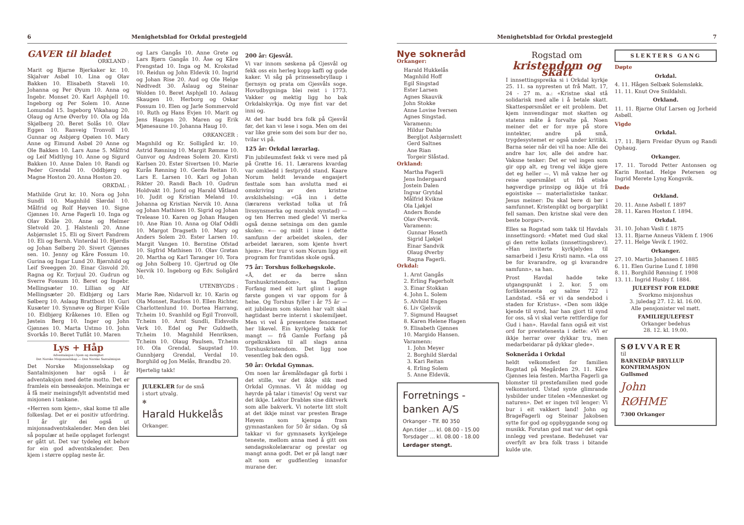6 Menighetsblad for Orkdal prestegjeld
GAVER til bladet
ORKLAND :
Marit og Bjarne Bjerkaker kr. 10. Skjalvør Asbøl 10. Lina og Olav Bakken 10. Elisabeth Staveli 10. Johanna og Per Øyum 10. Anna og Ingebr. Monset 20. Karl Asphjell 10. Ingeborg og Per Solem 10. Anne Lomundal 15. Ingeborg Vikahaug 20. Olaug og Arne Øverby 10. Ola og Ida Skjølberg 20. Beret Solås 10. Olav Eggen 10. Ranveig Tronvoll 10. Gunnar og Asbjørg Opøien 10. Mary Anne og Eimund Asbøl 20 Anne og Ole Bakken 10. Lars Aune 5. Målfrid og Leif Midtlyng 10. Anne og Sigurd Bakken 10. Anne Dalen 10. Randi og Peder Grendal 10. Oddbjørg og Magne Hoston 20. Anna Hoston 20.
ORKDAL :
Mathilde Grut kr. 10. Nora og John Sundli 10. Magnhild Slørdal 10. Målfrid og Rolf Høyven 10. Signe Gjønnes 10. Arne Fagerli 10. Inga og Olav Kvåle 20. Anne og Helmer Sletvold 20. J. Halstenli 20. Anne Asbjørnslet 15. Eli og Sivert Fandrem 10. Eli og Bernh. Vinterdal 10. Hjørdis og Johan Sølberg 20. Sivert Gjønnes sen. 10. Jenny og Kåre Fossum 10. Gurina og Ingar Lund 20. Bjørnhild og Leif Sveeggen 20. Einar Gisvold 20. Ragna og Kr. Torjuul 20. Gudrun og Sverre Fossum 10. Beret og Ingebr. Mellingsæter 10. Lillian og Alf Mellingsæter 20. Eldbjørg og Lars Sølberg 10. Aslaug Brattbost 10. Guri Kusæter 10. Synnøve og Birger Kvåle 10. Eldbjørg Kråkenes 10. Ellen og Jøstein Berg 10. Inger og John Gjønnes 10. Marta Ustmo 10. John Svorkås 10. Beret Tuflåt 10. Maren
Lys + Håp
Adventaksjon i hjem og menighet
Det Norske Misjonsselskap — Den Norske Santalmisjon
Det Norske Misjonsselskap og Santalmisjonen har også i år adventaksjon med dette motto. Det er framleis ein bøsseaksjon. Meininga er å få meir meiningsfylt adventstid med misjonen i tankane.
«Herren som kjem», skal kome til alle folkeslag. Det er ei positiv utfordring. I år gir dei også ut misjonsadventskalender. Men den blei så populær at heile opplaget forlengst er gått ut. Det var tydeleg eit behov for ein god adventskalender. Den kjem i større opplag neste år.
og Lars Gangås 10. Anne Grete og Lars Bjørn Gangås 10. Åse og Kåre Frengstad 10. Inga og M. Krokstad 10. Reidun og John Eldevik 10. Ingrid og Johan Rise 20. Aud og Ole Helge Nødtvedt 30. Åslaug og Steinar Wolden 10. Beret Asphjell 10. Aslaug Skaugen 10. Herborg og Oskar Fossum 10. Elen og Jarle Sommervold 10. Ruth og Hans Evjen 10. Marit og Jens Haugen 20. Maren og Erik Mjønesaune 10. Johanna Haug 10.
ORKANGER :
Magnhild og Kr. Solligård kr. 10. Astrid Rønning 10. Margit Rømme 10. Gunvor og Andreas Solem 20. Kirsti Karlsen 20. Ester Sivertsen 10. Marie Kurås Rønning 10. Gerda Reitan 10. Lars E. Larsen 10. Kari og Johan Rikter 20. Randi Bach 10. Gudrun Holdvakt 10. Jorid og Harald Våtland 10. Judit og Kristian Meland 10. Johanna og Kristian Nervik 10. Anna og Johan Mathisen 10. Sigrid og Johan Trelease 10. Karen og Johan Haugen 10. Ane Rian 10. Anna og Olaf Oddli 10. Margot Dragseth 10. Mary og Anders Solem 20. Ester Larsen 10. Margit Vangen 10. Berntine Ofstad 10. Sigfrid Mathisen 10. Olav Grøtan 20. Martha og Karl Taranger 10. Tora og John Solberg 10. Gjertrud og Ole Nervik 10. Ingeborg og Edv. Soligård 10.
UTENBYGDS :
Marie Røe, Nidarvoll kr. 10. Karin og Ola Monset, Raufoss 10. Ellen Richter, Charlottenlund 10. Dortea Harrang, Tr.heim 10. Svanhild og Egil Tronvoll, Tr.heim 10. Arnt Sundli, Eidsvolls Verk 10. Edel og Per Guldseth, Tr.heim 10. Magnhild Henriksen, Tr.heim 10. Olaug Paulsen, Tr.heim 10. Ola Grendal, Saupstad 10. Gunnbjørg Grendal, Verdal 10. Borghild og Jon Melås, Brandbu 20.
Hjertelig takk!
JULEKLÆR for de små
i stort utvalg.
✻
Harald Hukkelås
Orkanger.
200 år: Gjesvål.
Vi var innom søskena på Gjesvål og fekk oss ein herleg kopp kaffi og gode kaker. Vi såg på prinsessebryllaup i fjernsyn og prata om Gjesvåls soge. Hovudbygninga blei reist i 1773. Vakker og mektig ligg ho bak Orkdalskyrkja. Og mye fint var det inni og.
At det har budd bra folk på Gjesvål før, det kan vi lese i soga. Men om dei var like greie som dei som bur der no, tvilar vi på.
125 år: Orkdal lærarlag.
Fin jubileumsfest fekk vi vere med på på Grøtte 16. 11. Lærarens kvardag var omkledd i festprydd stand. Kaare Norum heldt levande engasjert festtale som han avslutta med ei omskriving av den kristne avskilshelsing: «Gå inn i dette (lærarens verkstad tolka ut frå livssynsmerka og moralsk synstad) — og ten Herren med glede! Vi merka også denne setninga om den gamle skolen: «— og midt i inne i dette samfunn der arbeidet skolen, der arbeidet læraren, som kjente hvert hjem». Her trur vi som Norum ligg eit program for framtidas skole også.
75 år: Torshus folkehøgskole.
«Å, det er da berre sånn Torshuskristendom», sa Dagfinn Forfang med eit lurt glimt i auge første gongen vi var oppom for å helse. Og Torshus fyller i år 75 år — eit jubileum som skolen har valt skal høgtidast berre internt i skolemiljøet. Men vi vel å presentere fenomenet her likevel. Ein kyrkjeleg takk for mangt — frå Gamle Forfang på orgelkrakken til all slags anna Torshuskristendom. Det ligg noe vesentleg bak den også.
50 år: Orkdal Gymnas.
Om noen lar åremålsdagar gå forbi i det stille, var det ikkje slik med Orkdal Gymnas. Vi åt middag og høyrde på talar i timevis! Og verst var det ikkje. Lektor Drabløs sine diktverk som alle bakverk. Vi noterte litt stolt at det ikkje minst var presten Brage Høyem som kjempa fram gymnastanken for 50 år sidan. Og så takkar vi for gymnasets kyrkjelege teneste, mellom anna med å gitt oss søndagsskolelærarar og prestar og mangt anna godt. Det er på langt nær alt som er gudfientleg innanfor murane der.
Menighetsblad for Orkdal prestegjeld 7
Nye sokneråd
Orkanger:
Harald Hukkelås
Magnhild Hoff
Egil Singstad
Ester Larsen
Agnes Skauvik
John Stokke
Anne Lovise Iversen
Agnes Singstad.
Varamenn:
Hildur Dahlø
Bergljot Asbjørnslett
Gerd Saltnes
Ane Rian
Torgeir Slåstad.
Orkland:
Martha Fagerli
Jens Indergaard
Jostein Dalen
Ingvar Grytdal
Målfrid Kvikne
Ola Ljøkjel
Anders Bonde
Olav Øvervik.
Varamenn:
Gunnar Hoseth
Sigrid Ljøkjel
Einar Sandvik
Olaug Øverby
Ragna Fagerli.
Orkdal:
1. Arnt Gangås
2. Erling Fagerholt
3. Einar Stokkan
4. John L. Solem
5. Alvhild Engen
6. Liv Gjelsvik
7. Sigmund Haugset
8. Karen Helene Hagen
9. Elisabeth Gjønnes
10. Margido Hansen.
Varamenn:
1. John Meyer
2. Borghild Slørdal
3. Kari Reitan
4. Erling Solem
5. Anne Eldevik.
Forretnings -
banken A/S
Orkanger - Tlf. 80 350
Apn.tider .... kl. 08.00 - 15.00
Torsdager ... kl. 08.00 - 18.00
Lørdager stengt.
Rogstad om
kristendom og skatt
I innsettingspreika si i Orkdal kyrkje 25. 11. sa nypresten ut frå Matt. 17, 24 - 27 m. a.: «Kristne skal stå solidarisk med alle i å betale skatt. Skattespørsmålet er eit problem. Det kjem innvendingar mot skatten og statens måte å forvalte på. Noen meiner det er for mye på store inntekter, andre på små, trygdesystemet er også under kritikk. Barna seier når dei vil ha noe: Alle dei andre har lov, alle dei andre har. Vaksne tenker: Det er vel ingen som gir opp alt, eg treng vel ikkje gjere det eg heller —. Vi må vakne her og reise spørsmålet ut frå etiske høgverdige prinsipp og ikkje ut frå egoistiske — materialistiske tankar. Jesus meiner: Du skal bere di bør i samfunnet. Kristenplikt og borgarplikt fell saman. Den kristne skal vere den beste borgar».
Elles sa Rogstad som takk til Havdals innsettingsord: «Møtet med Gud skal gi den rette kollats (innsettingsbrev). «Han inviterte kyrkjelyden til samarbeid i Jesu Kristi namn. «La oss be for kvarandre, og gi kvarandre samfunn», sa han.
Prost Havdal hadde teke utgangspunkt i 2. kor. 5 om forlikstenesta og salme 722 i Landstad. «Så er vi da sendebod i staden for Kristus». «Den som ikkje kjende til synd, har han gjort til synd for oss, så vi skal verte rettferdige for Gud i han». Havdal fann også eit vist ord for prestetenesta i dette: «Vi er ikkje herrar over dykkar tru, men medarbeidarar på dykkar glede».
Sokneråda i Orkdal
heldt velkomsfest for familien Rogstad på Megården 29. 11. Kåre Gjønnes leia festen. Martha Fagerli ga blomster til prestefamilien med gode velkomstord. Ustad synte glimrande lysbilder under titelen «Mennesket og naturen». Det er ingen tvil lenger: Vi bur i eit vakkert land! John og BrageFagerli og Steinar Jakobsen sytte for god og oppbyggande song og musikk. Forutan god mat var det også innlegg ved prestane. Bedehuset var overfylt av bra folk trass i bitande kulde ute.
SLEKTERS GANG
Døpte
Orkdal.
4. 11. Hågen Selbæk Solemsløkk.
11. 11. Knut Ove Snildalsli.
Orkland.
11. 11. Bjarne Oluf Larsen og Jorheid Asbøll.
Vigde
Orkdal.
17. 11. Bjørn Freidar Øyum og Randi Ophaug.
Orkanger.
17. 11. Torodd Petter Antonsen og Karin Rostad. Helge Petersen og Ingrid Merete Lyng Kongsvik.
Døde
Orkland.
20. 11. Anne Asbøll f. 1897
28. 11. Karen Hoston f. 1894.
Orkdal.
31. 10. Johan Vasli f. 1875
13. 11. Bjarne Anneus Viklem f. 1906
27. 11. Helge Vevik f. 1902.
Orkanger.
27. 10. Martin Johansen f. 1885
6. 11. Elen Gurine Lund f. 1898
8. 11. Borghild Rønning f. 1908
13. 11. Ingrid Husby f. 1884.
JULEFEST FOR ELDRE
Svorkmo misjonshus
3. juledag 27. 12. kl. 16.00.
Alle pensjonister vel møtt.
FAMILIEJULEFEST
Orkanger bedehus
28. 12. kl. 19.00.
SØLVVARER
til
BARNEDÅP BRYLLUP
KONFIRMASJON
Gullsmed
John
RØHME
7300 Orkanger